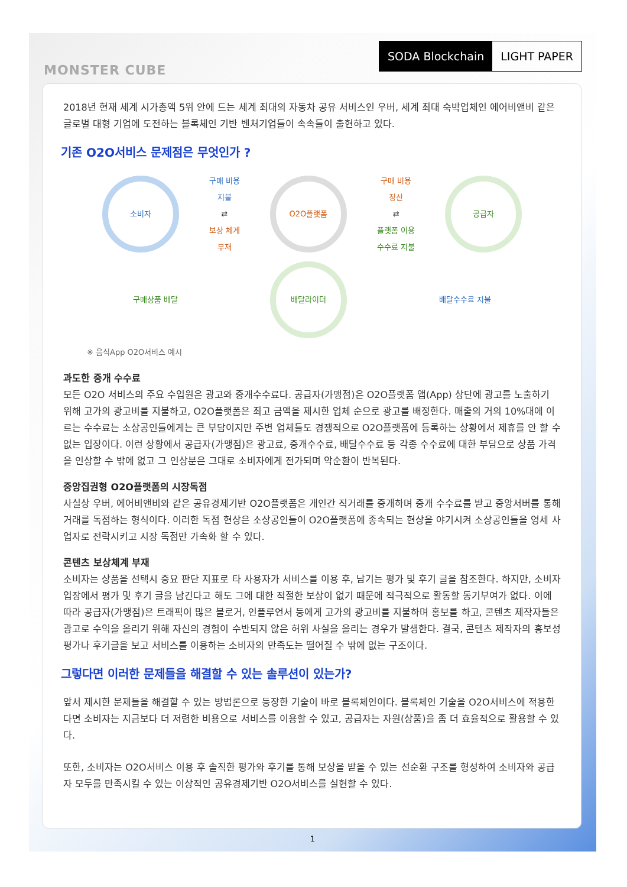MONSTER CUBE
SODA Blockchain LIGHT PAPER
2018년 현재 세계 시가총액 5위 안에 드는 세계 최대의 자동차 공유 서비스인 우버, 세계 최대 숙박업체인 에어비앤비 같은 글로벌 대형 기업에 도전하는 블록체인 기반 벤처기업들이 속속들이 출현하고 있다.
기존 O2O서비스 문제점은 무엇인가 ?
소비자
구매 비용
지불
⇄
보상 체계
부재
O2O플랫폼
구매 비용
정산
⇄
플랫폼 이용
수수료 지불
공급자
구매상품 배달
배달라이더
배달수수료 지불
※ 음식App O2O서비스 예시
과도한 중개 수수료
모든 O2O 서비스의 주요 수입원은 광고와 중개수수료다. 공급자(가맹점)은 O2O플랫폼 앱(App) 상단에 광고를 노출하기 위해 고가의 광고비를 지불하고, O2O플랫폼은 최고 금액을 제시한 업체 순으로 광고를 배정한다. 매출의 거의 10%대에 이르는 수수료는 소상공인들에게는 큰 부담이지만 주변 업체들도 경쟁적으로 O2O플랫폼에 등록하는 상황에서 제휴를 안 할 수 없는 입장이다. 이런 상황에서 공급자(가맹점)은 광고료, 중개수수료, 배달수수료 등 각종 수수료에 대한 부담으로 상품 가격을 인상할 수 밖에 없고 그 인상분은 그대로 소비자에게 전가되며 악순환이 반복된다.
중앙집권형 O2O플랫폼의 시장독점
사실상 우버, 에어비앤비와 같은 공유경제기반 O2O플랫폼은 개인간 직거래를 중개하며 중개 수수료를 받고 중앙서버를 통해 거래를 독점하는 형식이다. 이러한 독점 현상은 소상공인들이 O2O플랫폼에 종속되는 현상을 야기시켜 소상공인들을 영세 사업자로 전락시키고 시장 독점만 가속화 할 수 있다.
콘텐츠 보상체계 부재
소비자는 상품을 선택시 중요 판단 지표로 타 사용자가 서비스를 이용 후, 남기는 평가 및 후기 글을 참조한다. 하지만, 소비자 입장에서 평가 및 후기 글을 남긴다고 해도 그에 대한 적절한 보상이 없기 때문에 적극적으로 활동할 동기부여가 없다. 이에 따라 공급자(가맹점)은 트래픽이 많은 블로거, 인플루언서 등에게 고가의 광고비를 지불하며 홍보를 하고, 콘텐츠 제작자들은 광고로 수익을 올리기 위해 자신의 경험이 수반되지 않은 허위 사실을 올리는 경우가 발생한다. 결국, 콘텐츠 제작자의 홍보성 평가나 후기글을 보고 서비스를 이용하는 소비자의 만족도는 떨어질 수 밖에 없는 구조이다.
그렇다면 이러한 문제들을 해결할 수 있는 솔루션이 있는가?
앞서 제시한 문제들을 해결할 수 있는 방법론으로 등장한 기술이 바로 블록체인이다. 블록체인 기술을 O2O서비스에 적용한다면 소비자는 지금보다 더 저렴한 비용으로 서비스를 이용할 수 있고, 공급자는 자원(상품)을 좀 더 효율적으로 활용할 수 있다.
또한, 소비자는 O2O서비스 이용 후 솔직한 평가와 후기를 통해 보상을 받을 수 있는 선순환 구조를 형성하여 소비자와 공급자 모두를 만족시킬 수 있는 이상적인 공유경제기반 O2O서비스를 실현할 수 있다.
1